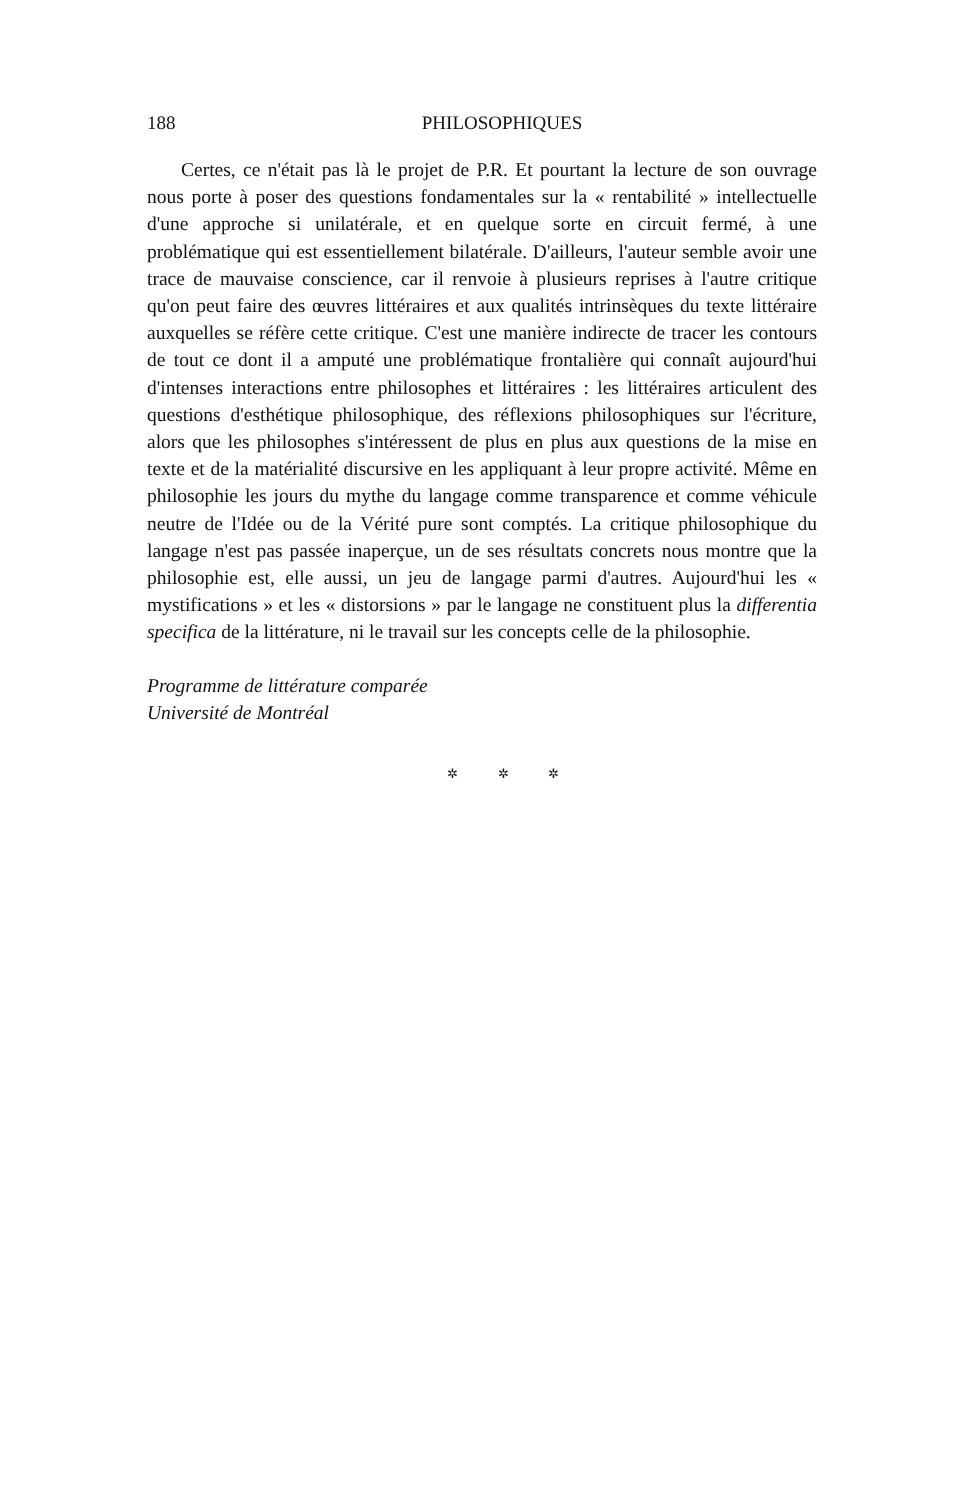188 PHILOSOPHIQUES
Certes, ce n'était pas là le projet de P.R. Et pourtant la lecture de son ouvrage nous porte à poser des questions fondamentales sur la « rentabilité » intellectuelle d'une approche si unilatérale, et en quelque sorte en circuit fermé, à une problématique qui est essentiellement bilatérale. D'ailleurs, l'auteur semble avoir une trace de mauvaise conscience, car il renvoie à plusieurs reprises à l'autre critique qu'on peut faire des œuvres littéraires et aux qualités intrinsèques du texte littéraire auxquelles se réfère cette critique. C'est une manière indirecte de tracer les contours de tout ce dont il a amputé une problématique frontalière qui connaît aujourd'hui d'intenses interactions entre philosophes et littéraires : les littéraires articulent des questions d'esthétique philosophique, des réflexions philosophiques sur l'écriture, alors que les philosophes s'intéressent de plus en plus aux questions de la mise en texte et de la matérialité discursive en les appliquant à leur propre activité. Même en philosophie les jours du mythe du langage comme transparence et comme véhicule neutre de l'Idée ou de la Vérité pure sont comptés. La critique philosophique du langage n'est pas passée inaperçue, un de ses résultats concrets nous montre que la philosophie est, elle aussi, un jeu de langage parmi d'autres. Aujourd'hui les « mystifications » et les « distorsions » par le langage ne constituent plus la differentia specifica de la littérature, ni le travail sur les concepts celle de la philosophie.
Programme de littérature comparée
Université de Montréal
✲ ✲ ✲